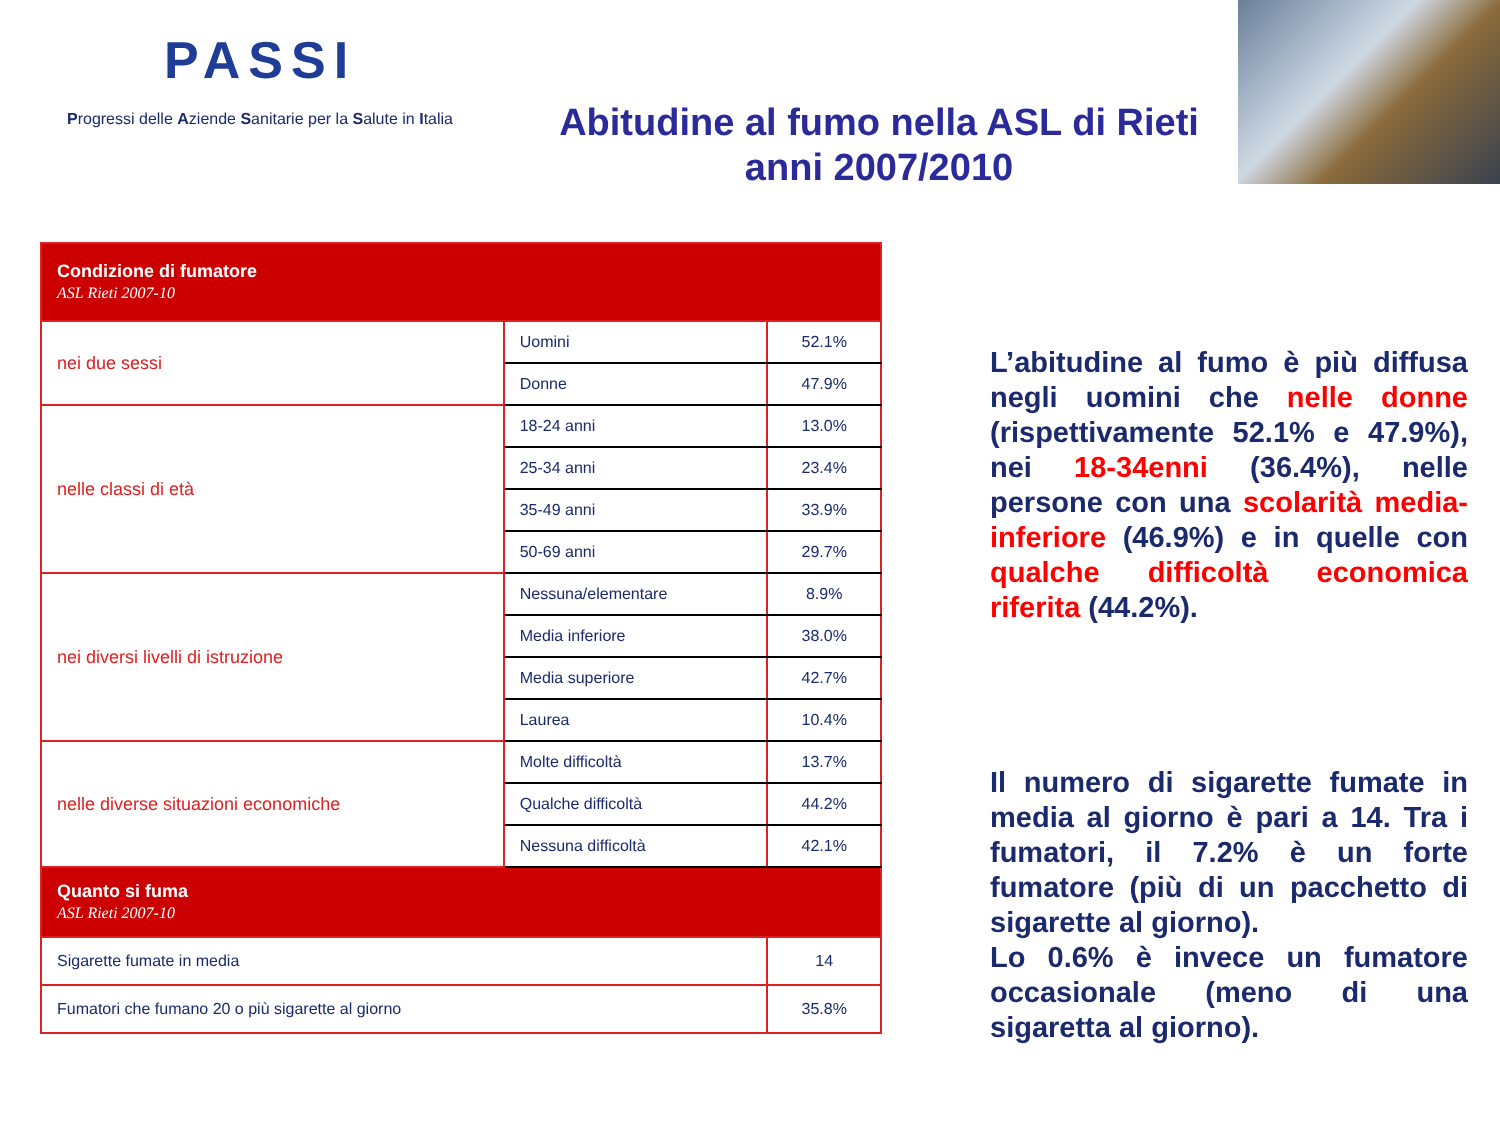PASSI
Progressi delle Aziende Sanitarie per la Salute in Italia
Abitudine al fumo nella ASL di Rieti
anni 2007/2010
| Condizione di fumatore ASL Rieti 2007-10 | | |
| --- | --- | --- |
| nei due sessi | Uomini | 52.1% |
| | Donne | 47.9% |
| nelle classi di età | 18-24 anni | 13.0% |
| | 25-34 anni | 23.4% |
| | 35-49 anni | 33.9% |
| | 50-69 anni | 29.7% |
| nei diversi livelli di istruzione | Nessuna/elementare | 8.9% |
| | Media inferiore | 38.0% |
| | Media superiore | 42.7% |
| | Laurea | 10.4% |
| nelle diverse situazioni economiche | Molte difficoltà | 13.7% |
| | Qualche difficoltà | 44.2% |
| | Nessuna difficoltà | 42.1% |
| Quanto si fuma ASL Rieti 2007-10 | | |
| Sigarette fumate in media | | 14 |
| Fumatori che fumano 20 o più sigarette al giorno | | 35.8% |
L’abitudine al fumo è più diffusa negli uomini che nelle donne (rispettivamente 52.1% e 47.9%), nei 18-34enni (36.4%), nelle persone con una scolarità media-inferiore (46.9%) e in quelle con qualche difficoltà economica riferita (44.2%).
Il numero di sigarette fumate in media al giorno è pari a 14. Tra i fumatori, il 7.2% è un forte fumatore (più di un pacchetto di sigarette al giorno).
Lo 0.6% è invece un fumatore occasionale (meno di una sigaretta al giorno).